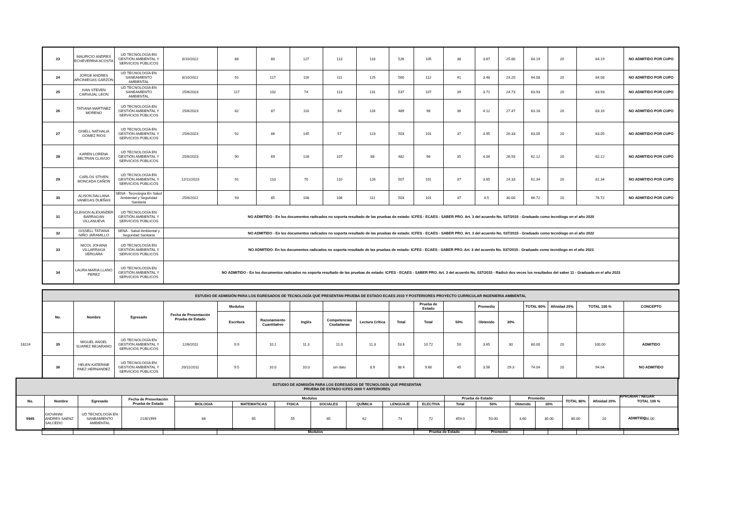| 23 | MAURICIO ANDRES ECHEVERRIA ACOSTA | UD TECNOLOGÍA EN GESTIÓN AMBIENTAL Y SERVICIOS PÚBLICOS | 8/10/2022 | 88 | 80 | 127 | 113 | 118 | 526 | 105 | 38 | 3.87 | 25.80 | 64.19 | 20 | 84.19 | NO ADMITIDO POR CUPO |
| 24 | JORGE ANDRES ARCINIEGAS GARZON | UD TECNOLOGÍA EN SANEAMIENTO AMBIENTAL | 8/10/2022 | 91 | 117 | 116 | 111 | 125 | 560 | 112 | 41 | 3.48 | 23.20 | 64.08 | 20 | 84.08 | NO ADMITIDO POR CUPO |
| 25 | IVAN STEVEN CARVAJAL LEON | UD TECNOLOGÍA EN SANEAMIENTO AMBIENTAL | 25/6/2023 | 117 | 102 | 74 | 113 | 131 | 537 | 107 | 39 | 3.71 | 24.73 | 63.93 | 20 | 83.93 | NO ADMITIDO POR CUPO |
| 26 | TATIANA MARTINEZ MORENO | UD TECNOLOGÍA EN GESTIÓN AMBIENTAL Y SERVICIOS PÚBLICOS | 25/6/2023 | 82 | 87 | 110 | 94 | 116 | 489 | 98 | 36 | 4.12 | 27.47 | 63.16 | 20 | 83.16 | NO ADMITIDO POR CUPO |
| 27 | GISELL NATHALIA GOMEZ RIOS | UD TECNOLOGÍA EN GESTIÓN AMBIENTAL Y SERVICIOS PÚBLICOS | 25/6/2023 | 92 | 86 | 145 | 57 | 123 | 503 | 101 | 37 | 3.95 | 26.33 | 63.05 | 20 | 83.05 | NO ADMITIDO POR CUPO |
| 28 | KAREN LORENA BELTRAN CLAVIJO | UD TECNOLOGÍA EN GESTIÓN AMBIENTAL Y SERVICIOS PÚBLICOS | 25/6/2023 | 90 | 69 | 128 | 107 | 88 | 482 | 96 | 35 | 4.04 | 26.93 | 62.12 | 20 | 82.12 | NO ADMITIDO POR CUPO |
| 29 | CARLOS STIVEN MONCADA CAÑON | UD TECNOLOGÍA EN GESTIÓN AMBIENTAL Y SERVICIOS PÚBLICOS | 12/11/2023 | 91 | 110 | 70 | 110 | 126 | 507 | 101 | 37 | 3.65 | 24.33 | 61.34 | 20 | 81.34 | NO ADMITIDO POR CUPO |
| 30 | ALISON DALLANA VANEGAS DUEÑAS | SENA - Tecnología En Salud Ambiental y Seguridad Sanitaria | 25/6/2022 | 93 | 85 | 108 | 106 | 111 | 503 | 101 | 37 | 4.5 | 30.00 | 66.72 | 10 | 76.72 | NO ADMITIDO POR CUPO |
| 31 | GLEISON ALEXANDER BARRAGAN VILLANUEVA | UD TECNOLOGÍA EN GESTIÓN AMBIENTAL Y SERVICIOS PÚBLICOS | NO ADMITIDO - En los documentos radicados no soporta resultado de las pruebas de estado: ICFES - ECAES - SABER PRO. Art. 3 del acuerdo No. 037/2015 - Graduado como tecnólogo en el año 2020 | | | | | | | | | | | | | | |
| 32 | GISSELL TATIANA NIÑO JARAMILLO | SENA - Salud Ambiental y Seguridad Sanitaria | NO ADMITIDO - En los documentos radicados no soporta resultado de las pruebas de estado: ICFES - ECAES - SABER PRO. Art. 3 del acuerdo No. 037/2015 - Graduado como tecnólogo en el año 2022 | | | | | | | | | | | | | | |
| 33 | NICOL JOHANA VILLARRAGA VERGARA | UD TECNOLOGÍA EN GESTIÓN AMBIENTAL Y SERVICIOS PÚBLICOS | NO ADMITIDO- En los documentos radicados no soporta resultado de las pruebas de estado: ICFES - ECAES - SABER PRO. Art. 3 del acuerdo No. 037/2015 - Graduado como tecnólogo en el año 2023 | | | | | | | | | | | | | | |
| 34 | LAURA MARIA LLANO PEREZ | UD TECNOLOGÍA EN GESTIÓN AMBIENTAL Y SERVICIOS PÚBLICOS | NO ADMITIDO - En los documentos radicados no soporta resultado de las pruebas de estado: ICFES - ECAES - SABER PRO. Art. 3 del acuerdo No. 037/2015 - Radicó dos veces los resultados del saber 11 - Graduada en el año 2023 | | | | | | | | | | | | | | |
| ESTUDIO DE ADMISIÓN PARA LOS EGRESADOS DE TECNOLOGÍA QUE PRESENTAN PRUEBA DE ESTADO ECAES 2010 Y POSTERIORES PROYECTO CURRICULAR INGENIERIA AMBIENTAL | | | | | | | | | | | | | | | | | |
| No. | Nombre | Egresado | Fecha de Presentación Prueba de Estado | Modulos | | | | | | Prueba de Estado | | Promedio | | TOTAL 80% | Afinidad 20% | TOTAL 100 % | CONCEPTO |
| | | | | Escritura | Razonamiento Cuantitativo | Inglés | Competencias Ciudadanas | Lectura Crítica | Total | Total | 50% | Obtenido | 30% | | | | |
| 35 | MIGUEL ANGEL SUAREZ BEJARANO | UD TECNOLOGÍA EN GESTIÓN AMBIENTAL Y SERVICIOS PÚBLICOS | 12/6/2011 | 9.9 | 10.1 | 11.3 | 11.0 | 11.3 | 53.6 | 10.72 | 50 | 3.65 | 30 | 80.00 | 20 | 100.00 | ADMITIDO |
| 36 | HELEN KATERINE PAEZ HERNANDEZ | UD TECNOLOGÍA EN GESTIÓN AMBIENTAL Y SERVICIOS PÚBLICOS | 20/11/2011 | 9.5 | 10.0 | 10.0 | sin dato | 8.9 | 38.4 | 9.60 | 45 | 3.56 | 29.3 | 74.04 | 20 | 94.04 | NO ADMITIDO |
18224
| ESTUDIO DE ADMISIÓN PARA LOS EGRESADOS DE TECNOLOGÍA QUE PRESENTAN PRUEBA DE ESTADO ICFES 2009 Y ANTERIORES | | | | | | | | | | | | | | | | | |
| No. | Nombre | Egresado | Fecha de Presentación Prueba de Estado | Modulos | | | | | | | Prueba de Estado | | Promedio | | TOTAL 80% | Afinidad 20% | TOTAL 100 % |
| | | | | BIOLOGIA | MATEMATICAS | FISICA | SOCIALES | QUÍMICA | LENGUAJE | ELECTIVA | Total | 50% | Obtenido | 30% | | | |
| 5945 | GIOVANNI ANDRES SAENZ SALCEDO | UD TECNOLOGÍA EN SANEAMIENTO AMBIENTAL | 21/8/1999 | 66 | 65 | 55 | 65 | 62 | 74 | 72 | 459.0 | 50.00 | 3.60 | 30.00 | 80.00 | 20 | 100.00 |
APROBAR / NEGAR
ADMITIDO
| | | | | Modulos | Prueba de Estado | Promedio | | | | |